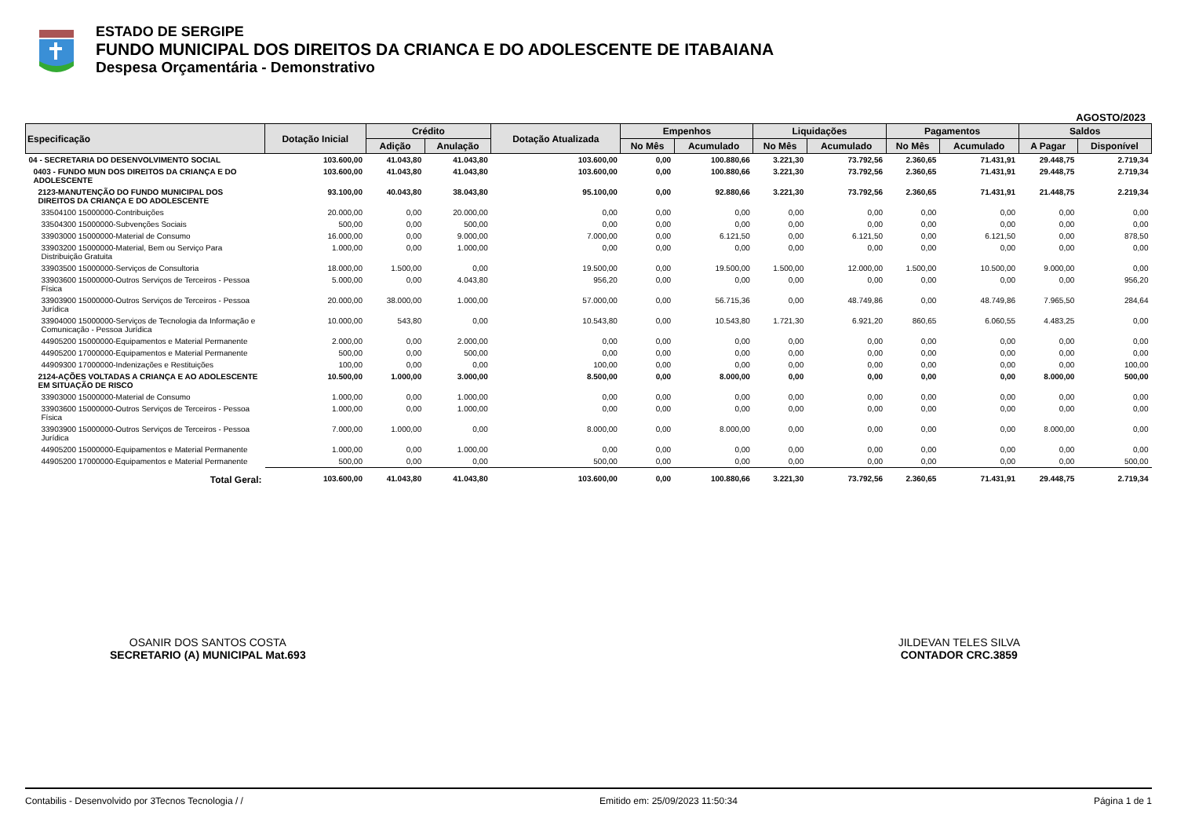ESTADO DE SERGIPE
FUNDO MUNICIPAL DOS DIREITOS DA CRIANCA E DO ADOLESCENTE DE ITABAIANA
Despesa Orçamentária - Demonstrativo
AGOSTO/2023
| Especificação | Dotação Inicial | Crédito | | Dotação Atualizada | Empenhos | | Liquidações | | Pagamentos | | Saldos | |
| --- | --- | --- | --- | --- | --- | --- | --- | --- | --- | --- | --- | --- |
| | | Adição | Anulação | | No Mês | Acumulado | No Mês | Acumulado | No Mês | Acumulado | A Pagar | Disponível |
| 04 - SECRETARIA DO DESENVOLVIMENTO SOCIAL | 103.600,00 | 41.043,80 | 41.043,80 | 103.600,00 | 0,00 | 100.880,66 | 3.221,30 | 73.792,56 | 2.360,65 | 71.431,91 | 29.448,75 | 2.719,34 |
| 0403 - FUNDO MUN DOS DIREITOS DA CRIANÇA E DO ADOLESCENTE | 103.600,00 | 41.043,80 | 41.043,80 | 103.600,00 | 0,00 | 100.880,66 | 3.221,30 | 73.792,56 | 2.360,65 | 71.431,91 | 29.448,75 | 2.719,34 |
| 2123-MANUTENÇÃO DO FUNDO MUNICIPAL DOS DIREITOS DA CRIANÇA E DO ADOLESCENTE | 93.100,00 | 40.043,80 | 38.043,80 | 95.100,00 | 0,00 | 92.880,66 | 3.221,30 | 73.792,56 | 2.360,65 | 71.431,91 | 21.448,75 | 2.219,34 |
| 33504100 15000000-Contribuições | 20.000,00 | 0,00 | 20.000,00 | 0,00 | 0,00 | 0,00 | 0,00 | 0,00 | 0,00 | 0,00 | 0,00 | 0,00 |
| 33504300 15000000-Subvenções Sociais | 500,00 | 0,00 | 500,00 | 0,00 | 0,00 | 0,00 | 0,00 | 0,00 | 0,00 | 0,00 | 0,00 | 0,00 |
| 33903000 15000000-Material de Consumo | 16.000,00 | 0,00 | 9.000,00 | 7.000,00 | 0,00 | 6.121,50 | 0,00 | 6.121,50 | 0,00 | 6.121,50 | 0,00 | 878,50 |
| 33903200 15000000-Material, Bem ou Serviço Para Distribuição Gratuita | 1.000,00 | 0,00 | 1.000,00 | 0,00 | 0,00 | 0,00 | 0,00 | 0,00 | 0,00 | 0,00 | 0,00 | 0,00 |
| 33903500 15000000-Serviços de Consultoria | 18.000,00 | 1.500,00 | 0,00 | 19.500,00 | 0,00 | 19.500,00 | 1.500,00 | 12.000,00 | 1.500,00 | 10.500,00 | 9.000,00 | 0,00 |
| 33903600 15000000-Outros Serviços de Terceiros - Pessoa Física | 5.000,00 | 0,00 | 4.043,80 | 956,20 | 0,00 | 0,00 | 0,00 | 0,00 | 0,00 | 0,00 | 0,00 | 956,20 |
| 33903900 15000000-Outros Serviços de Terceiros - Pessoa Jurídica | 20.000,00 | 38.000,00 | 1.000,00 | 57.000,00 | 0,00 | 56.715,36 | 0,00 | 48.749,86 | 0,00 | 48.749,86 | 7.965,50 | 284,64 |
| 33904000 15000000-Serviços de Tecnologia da Informação e Comunicação - Pessoa Jurídica | 10.000,00 | 543,80 | 0,00 | 10.543,80 | 0,00 | 10.543,80 | 1.721,30 | 6.921,20 | 860,65 | 6.060,55 | 4.483,25 | 0,00 |
| 44905200 15000000-Equipamentos e Material Permanente | 2.000,00 | 0,00 | 2.000,00 | 0,00 | 0,00 | 0,00 | 0,00 | 0,00 | 0,00 | 0,00 | 0,00 | 0,00 |
| 44905200 17000000-Equipamentos e Material Permanente | 500,00 | 0,00 | 500,00 | 0,00 | 0,00 | 0,00 | 0,00 | 0,00 | 0,00 | 0,00 | 0,00 | 0,00 |
| 44909300 17000000-Indenizações e Restituições | 100,00 | 0,00 | 0,00 | 100,00 | 0,00 | 0,00 | 0,00 | 0,00 | 0,00 | 0,00 | 0,00 | 100,00 |
| 2124-AÇÕES VOLTADAS A CRIANÇA E AO ADOLESCENTE EM SITUAÇÃO DE RISCO | 10.500,00 | 1.000,00 | 3.000,00 | 8.500,00 | 0,00 | 8.000,00 | 0,00 | 0,00 | 0,00 | 0,00 | 8.000,00 | 500,00 |
| 33903000 15000000-Material de Consumo | 1.000,00 | 0,00 | 1.000,00 | 0,00 | 0,00 | 0,00 | 0,00 | 0,00 | 0,00 | 0,00 | 0,00 | 0,00 |
| 33903600 15000000-Outros Serviços de Terceiros - Pessoa Física | 1.000,00 | 0,00 | 1.000,00 | 0,00 | 0,00 | 0,00 | 0,00 | 0,00 | 0,00 | 0,00 | 0,00 | 0,00 |
| 33903900 15000000-Outros Serviços de Terceiros - Pessoa Jurídica | 7.000,00 | 1.000,00 | 0,00 | 8.000,00 | 0,00 | 8.000,00 | 0,00 | 0,00 | 0,00 | 0,00 | 8.000,00 | 0,00 |
| 44905200 15000000-Equipamentos e Material Permanente | 1.000,00 | 0,00 | 1.000,00 | 0,00 | 0,00 | 0,00 | 0,00 | 0,00 | 0,00 | 0,00 | 0,00 | 0,00 |
| 44905200 17000000-Equipamentos e Material Permanente | 500,00 | 0,00 | 0,00 | 500,00 | 0,00 | 0,00 | 0,00 | 0,00 | 0,00 | 0,00 | 0,00 | 500,00 |
| Total Geral: | 103.600,00 | 41.043,80 | 41.043,80 | 103.600,00 | 0,00 | 100.880,66 | 3.221,30 | 73.792,56 | 2.360,65 | 71.431,91 | 29.448,75 | 2.719,34 |
OSANIR DOS SANTOS COSTA
SECRETARIO (A) MUNICIPAL Mat.693
JILDEVAN TELES SILVA
CONTADOR CRC.3859
Contabilis - Desenvolvido por 3Tecnos Tecnologia / / Emitido em: 25/09/2023 11:50:34 Página 1 de 1